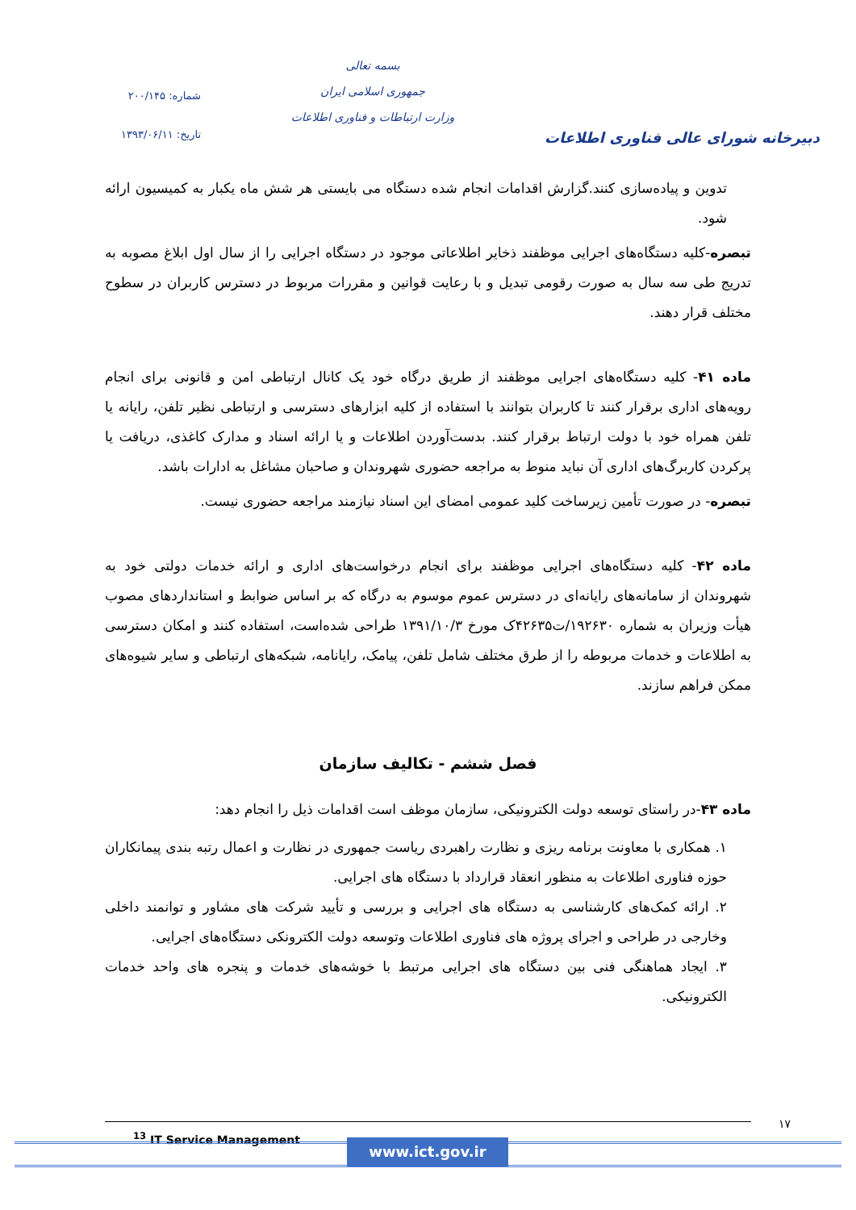دبیرخانه شورای عالی فناوری اطلاعات
بسمه تعالی
جمهوری اسلامی ایران
وزارت ارتباطات و فناوری اطلاعات
شماره: ۲۰۰/۱۴۵
تاریخ: ۱۳۹۳/۰۶/۱۱
تدوین و پیاده‌سازی کنند.گزارش اقدامات انجام شده دستگاه می بایستی هر شش ماه یکبار به کمیسیون ارائه شود.
تبصره-کلیه دستگاه‌های اجرایی موظفند ذخایر اطلاعاتی موجود در دستگاه اجرایی را از سال اول ابلاغ مصوبه به تدریج طی سه سال به صورت رقومی تبدیل و با رعایت قوانین و مقررات مربوط در دسترس کاربران در سطوح مختلف قرار دهند.
ماده ۴۱- کلیه دستگاه‌های اجرایی موظفند از طریق درگاه خود یک کانال ارتباطی امن و قانونی برای انجام رویه‌های اداری برقرار کنند تا کاربران بتوانند با استفاده از کلیه ابزارهای دسترسی و ارتباطی نظیر تلفن، رایانه یا تلفن همراه خود با دولت ارتباط برقرار کنند. بدست‌آوردن اطلاعات و یا ارائه اسناد و مدارک کاغذی، دریافت یا پرکردن کاربرگ‌های اداری آن نباید منوط به مراجعه حضوری شهروندان و صاحبان مشاغل به ادارات باشد.
تبصره- در صورت تأمین زیرساخت کلید عمومی امضای این اسناد نیازمند مراجعه حضوری نیست.
ماده ۴۲- کلیه دستگاه‌های اجرایی موظفند برای انجام درخواست‌های اداری و ارائه خدمات دولتی خود به شهروندان از سامانه‌های رایانه‌ای در دسترس عموم موسوم به درگاه که بر اساس ضوابط و استانداردهای مصوب هیأت وزیران به شماره ۱۹۲۶۳۰/ت۴۲۶۳۵ک مورخ ۱۳۹۱/۱۰/۳ طراحی شده‌است، استفاده کنند و امکان دسترسی به اطلاعات و خدمات مربوطه را از طرق مختلف شامل تلفن، پیامک، رایانامه، شبکه‌های ارتباطی و سایر شیوه‌های ممکن فراهم سازند.
فصل ششم - تکالیف سازمان
ماده ۴۳-در راستای توسعه دولت الکترونیکی، سازمان موظف است اقدامات ذیل را انجام دهد:
۱. همکاری با معاونت برنامه ریزی و نظارت راهبردی ریاست جمهوری در نظارت و اعمال رتبه بندی پیمانکاران حوزه فناوری اطلاعات به منظور انعقاد قرارداد با دستگاه های اجرایی.
۲. ارائه کمک‌های کارشناسی به دستگاه های اجرایی و بررسی و تأیید شرکت های مشاور و توانمند داخلی وخارجی در طراحی و اجرای پروژه های فناوری اطلاعات وتوسعه دولت الکترونکی دستگاه‌های اجرایی.
۳. ایجاد هماهنگی فنی بین دستگاه های اجرایی مرتبط با خوشه‌های خدمات و پنجره های واحد خدمات الکترونیکی.
<sup>13</sup> IT Service Management ۱۷
www.ict.gov.ir